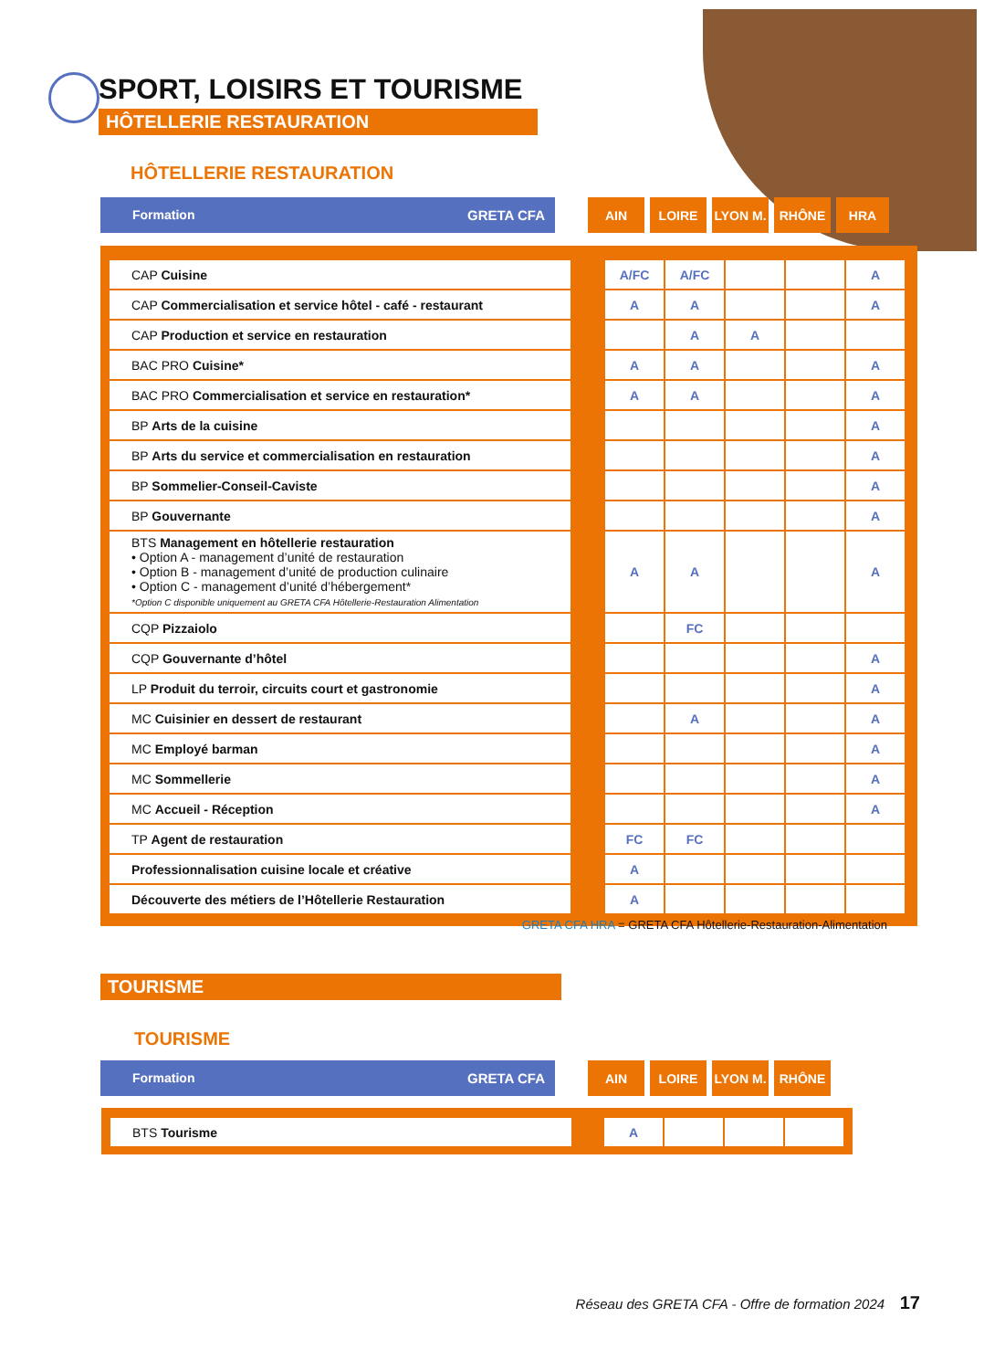SPORT, LOISIRS ET TOURISME
HÔTELLERIE RESTAURATION
HÔTELLERIE RESTAURATION
| Formation GRETA CFA | | AIN | | LOIRE | | LYON M. | | RHÔNE | | HRA |
| CAP Cuisine | | A/FC | A/FC | | | A |
| CAP Commercialisation et service hôtel - café - restaurant | | A | A | | | A |
| CAP Production et service en restauration | | | A | A | | |
| BAC PRO Cuisine* | | A | A | | | A |
| BAC PRO Commercialisation et service en restauration* | | A | A | | | A |
| BP Arts de la cuisine | | | | | | A |
| BP Arts du service et commercialisation en restauration | | | | | | A |
| BP Sommelier-Conseil-Caviste | | | | | | A |
| BP Gouvernante | | | | | | A |
| BTS Management en hôtellerie restauration • Option A - management d’unité de restauration • Option B - management d’unité de production culinaire • Option C - management d’unité d’hébergement* *Option C disponible uniquement au GRETA CFA Hôtellerie-Restauration Alimentation | | A | A | | | A |
| CQP Pizzaiolo | | | FC | | | |
| CQP Gouvernante d’hôtel | | | | | | A |
| LP Produit du terroir, circuits court et gastronomie | | | | | | A |
| MC Cuisinier en dessert de restaurant | | | A | | | A |
| MC Employé barman | | | | | | A |
| MC Sommellerie | | | | | | A |
| MC Accueil - Réception | | | | | | A |
| TP Agent de restauration | | FC | FC | | | |
| Professionnalisation cuisine locale et créative | | A | | | | |
| Découverte des métiers de l’Hôtellerie Restauration | | A | | | | |
GRETA CFA HRA = GRETA CFA Hôtellerie-Restauration-Alimentation
TOURISME
TOURISME
| Formation GRETA CFA | | AIN | | LOIRE | | LYON M. | | RHÔNE |
| BTS Tourisme | | A | | | |
Réseau des GRETA CFA - Offre de formation 2024 17